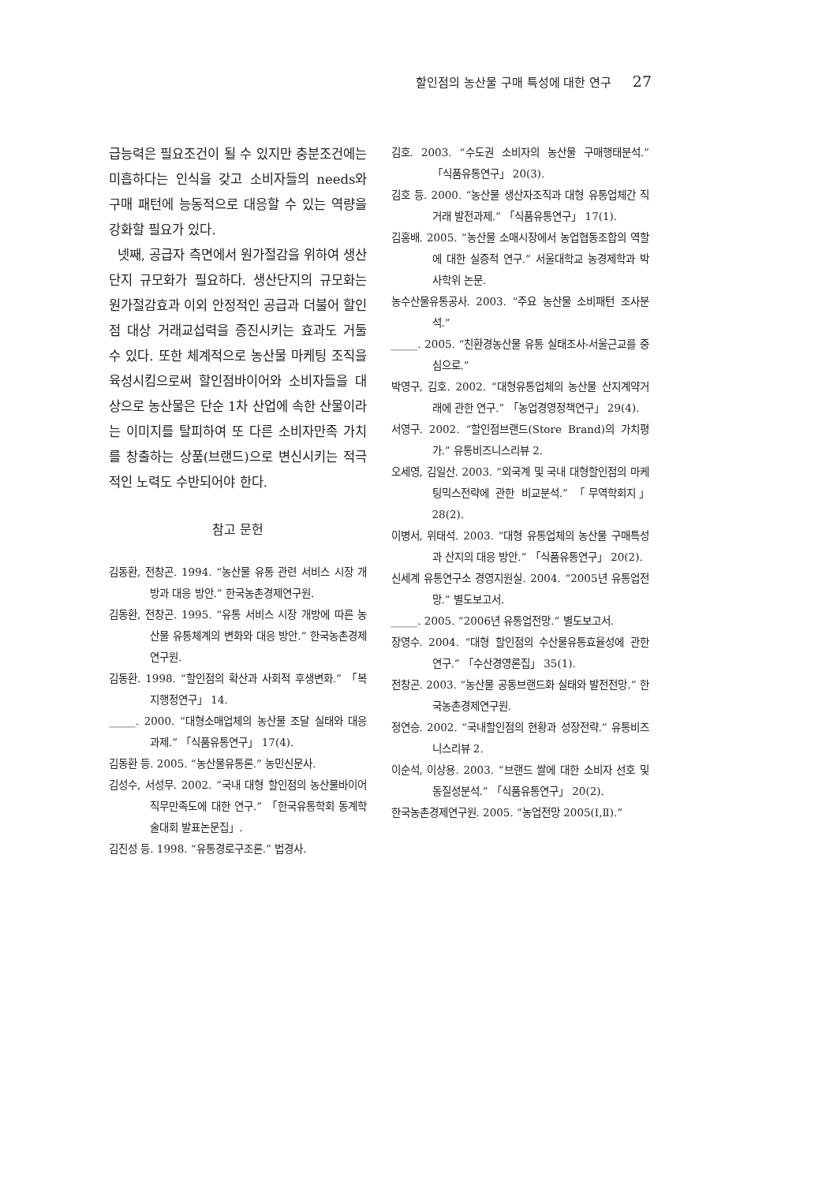할인점의 농산물 구매 특성에 대한 연구 27
급능력은 필요조건이 될 수 있지만 충분조건에는 미흡하다는 인식을 갖고 소비자들의 needs와 구매 패턴에 능동적으로 대응할 수 있는 역량을 강화할 필요가 있다.
넷째, 공급자 측면에서 원가절감을 위하여 생산단지 규모화가 필요하다. 생산단지의 규모화는 원가절감효과 이외 안정적인 공급과 더불어 할인점 대상 거래교섭력을 증진시키는 효과도 거둘 수 있다. 또한 체계적으로 농산물 마케팅 조직을 육성시킴으로써 할인점바이어와 소비자들을 대상으로 농산물은 단순 1차 산업에 속한 산물이라는 이미지를 탈피하여 또 다른 소비자만족 가치를 창출하는 상품(브랜드)으로 변신시키는 적극적인 노력도 수반되어야 한다.
참고 문헌
김동환, 전창곤. 1994. “농산물 유통 관련 서비스 시장 개방과 대응 방안.” 한국농촌경제연구원.
김동환, 전창곤. 1995. “유통 서비스 시장 개방에 따른 농산물 유통체계의 변화와 대응 방안.” 한국농촌경제연구원.
김동환. 1998. “할인점의 확산과 사회적 후생변화.” 「복지행정연구」 14.
_____. 2000. “대형소매업체의 농산물 조달 실태와 대응 과제.” 「식품유통연구」 17(4).
김동환 등. 2005. “농산물유통론.” 농민신문사.
김성수, 서성무. 2002. “국내 대형 할인점의 농산물바이어 직무만족도에 대한 연구.” 「한국유통학회 동계학술대회 발표논문집」.
김진성 등. 1998. “유통경로구조론.” 법경사.
김호. 2003. “수도권 소비자의 농산물 구매행태분석.” 「식품유통연구」 20(3).
김호 등. 2000. “농산물 생산자조직과 대형 유통업체간 직거래 발전과제.” 「식품유통연구」 17(1).
김홍배. 2005. “농산물 소매시장에서 농업협동조합의 역할에 대한 실증적 연구.” 서울대학교 농경제학과 박사학위 논문.
농수산물유통공사. 2003. “주요 농산물 소비패턴 조사분석.”
_____. 2005. “친환경농산물 유통 실태조사-서울근교를 중심으로.”
박영구, 김호. 2002. “대형유통업체의 농산물 산지계약거래에 관한 연구.” 「농업경영정책연구」 29(4).
서영구. 2002. “할인점브랜드(Store Brand)의 가치평가.” 유통비즈니스리뷰 2.
오세영, 김일산. 2003. “외국계 및 국내 대형할인점의 마케팅믹스전략에 관한 비교분석.” 「무역학회지」 28(2).
이병서, 위태석. 2003. “대형 유통업체의 농산물 구매특성과 산지의 대응 방안.” 「식품유통연구」 20(2).
신세계 유통연구소 경영지원실. 2004. “2005년 유통업전망.” 별도보고서.
_____. 2005. “2006년 유통업전망.” 별도보고서.
장영수. 2004. “대형 할인점의 수산물유통효율성에 관한 연구.” 「수산경영론집」 35(1).
전창곤. 2003. “농산물 공동브랜드화 실태와 발전전망.” 한국농촌경제연구원.
정연승. 2002. “국내할인점의 현황과 성장전략.” 유통비즈니스리뷰 2.
이순석, 이상용. 2003. “브랜드 쌀에 대한 소비자 선호 및 동질성분석.” 「식품유통연구」 20(2).
한국농촌경제연구원. 2005. “농업전망 2005(Ⅰ,Ⅱ).”